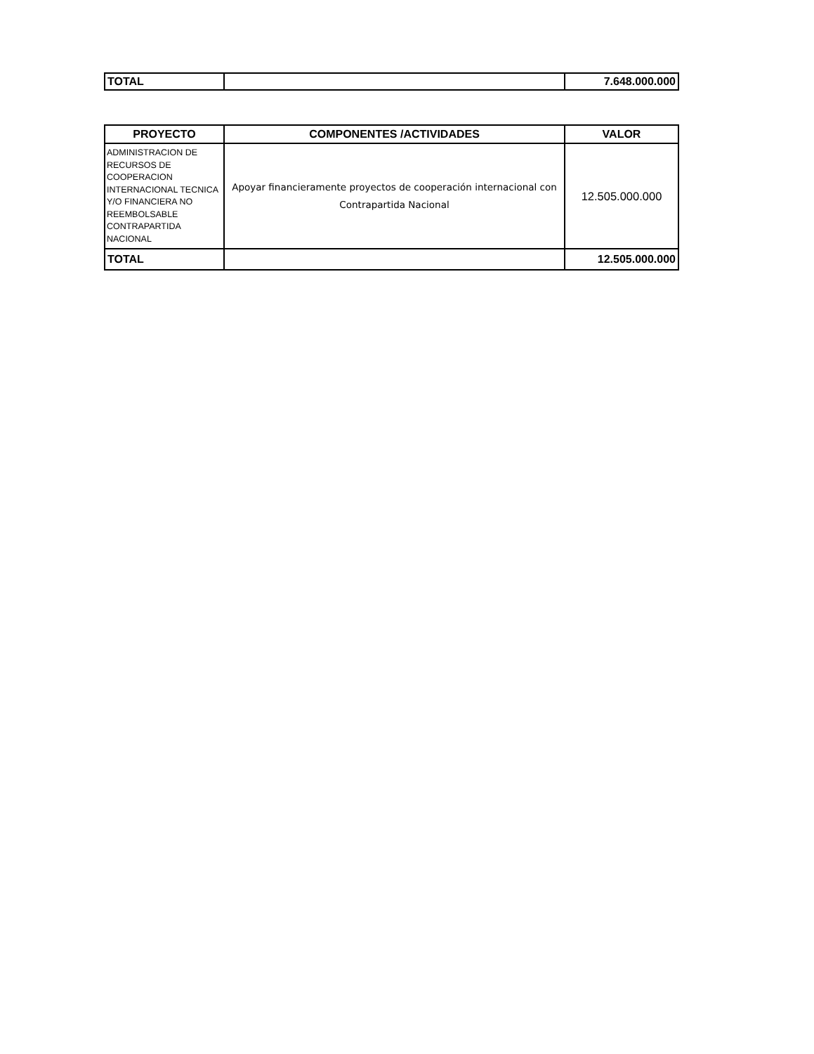| TOTAL | | 7.648.000.000 |
| PROYECTO | COMPONENTES /ACTIVIDADES | VALOR |
| --- | --- | --- |
| ADMINISTRACION DE RECURSOS DE COOPERACION INTERNACIONAL TECNICA Y/O FINANCIERA NO REEMBOLSABLE CONTRAPARTIDA NACIONAL | Apoyar financieramente proyectos de cooperación internacional con Contrapartida Nacional | 12.505.000.000 |
| TOTAL | | 12.505.000.000 |